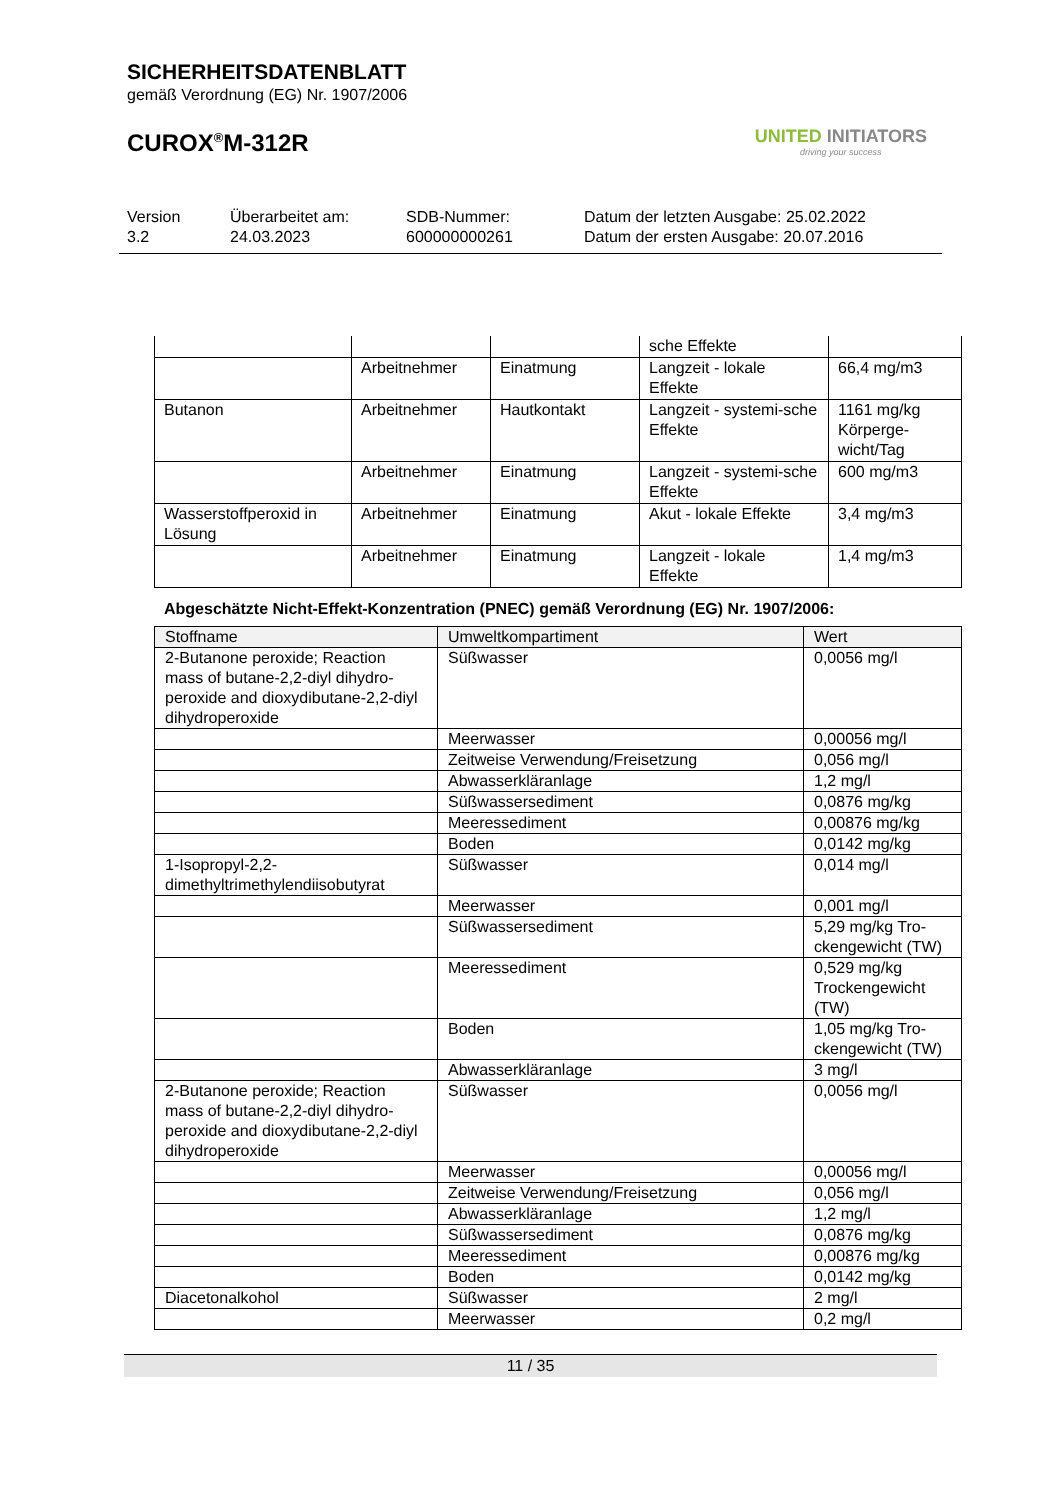SICHERHEITSDATENBLATT
gemäß Verordnung (EG) Nr. 1907/2006
CUROX<sup>®</sup>M-312R
UNITED INITIATORS
driving your success
Version
3.2
Überarbeitet am:
24.03.2023
SDB-Nummer:
600000000261
Datum der letzten Ausgabe: 25.02.2022
Datum der ersten Ausgabe: 20.07.2016
| | | | sche Effekte | |
| | Arbeitnehmer | Einatmung | Langzeit - lokale Effekte | 66,4 mg/m3 |
| Butanon | Arbeitnehmer | Hautkontakt | Langzeit - systemi-sche Effekte | 1161 mg/kg Körperge-wicht/Tag |
| | Arbeitnehmer | Einatmung | Langzeit - systemi-sche Effekte | 600 mg/m3 |
| Wasserstoffperoxid in Lösung | Arbeitnehmer | Einatmung | Akut - lokale Effekte | 3,4 mg/m3 |
| | Arbeitnehmer | Einatmung | Langzeit - lokale Effekte | 1,4 mg/m3 |
Abgeschätzte Nicht-Effekt-Konzentration (PNEC) gemäß Verordnung (EG) Nr. 1907/2006:
| Stoffname | Umweltkompartiment | Wert |
| --- | --- | --- |
| 2-Butanone peroxide; Reaction mass of butane-2,2-diyl dihydro-peroxide and dioxydibutane-2,2-diyl dihydroperoxide | Süßwasser | 0,0056 mg/l |
| | Meerwasser | 0,00056 mg/l |
| | Zeitweise Verwendung/Freisetzung | 0,056 mg/l |
| | Abwasserkläranlage | 1,2 mg/l |
| | Süßwassersediment | 0,0876 mg/kg |
| | Meeressediment | 0,00876 mg/kg |
| | Boden | 0,0142 mg/kg |
| 1-Isopropyl-2,2-dimethyltrimethylendiisobutyrat | Süßwasser | 0,014 mg/l |
| | Meerwasser | 0,001 mg/l |
| | Süßwassersediment | 5,29 mg/kg Tro-ckengewicht (TW) |
| | Meeressediment | 0,529 mg/kg Trockengewicht (TW) |
| | Boden | 1,05 mg/kg Tro-ckengewicht (TW) |
| | Abwasserkläranlage | 3 mg/l |
| 2-Butanone peroxide; Reaction mass of butane-2,2-diyl dihydro-peroxide and dioxydibutane-2,2-diyl dihydroperoxide | Süßwasser | 0,0056 mg/l |
| | Meerwasser | 0,00056 mg/l |
| | Zeitweise Verwendung/Freisetzung | 0,056 mg/l |
| | Abwasserkläranlage | 1,2 mg/l |
| | Süßwassersediment | 0,0876 mg/kg |
| | Meeressediment | 0,00876 mg/kg |
| | Boden | 0,0142 mg/kg |
| Diacetonalkohol | Süßwasser | 2 mg/l |
| | Meerwasser | 0,2 mg/l |
11 / 35